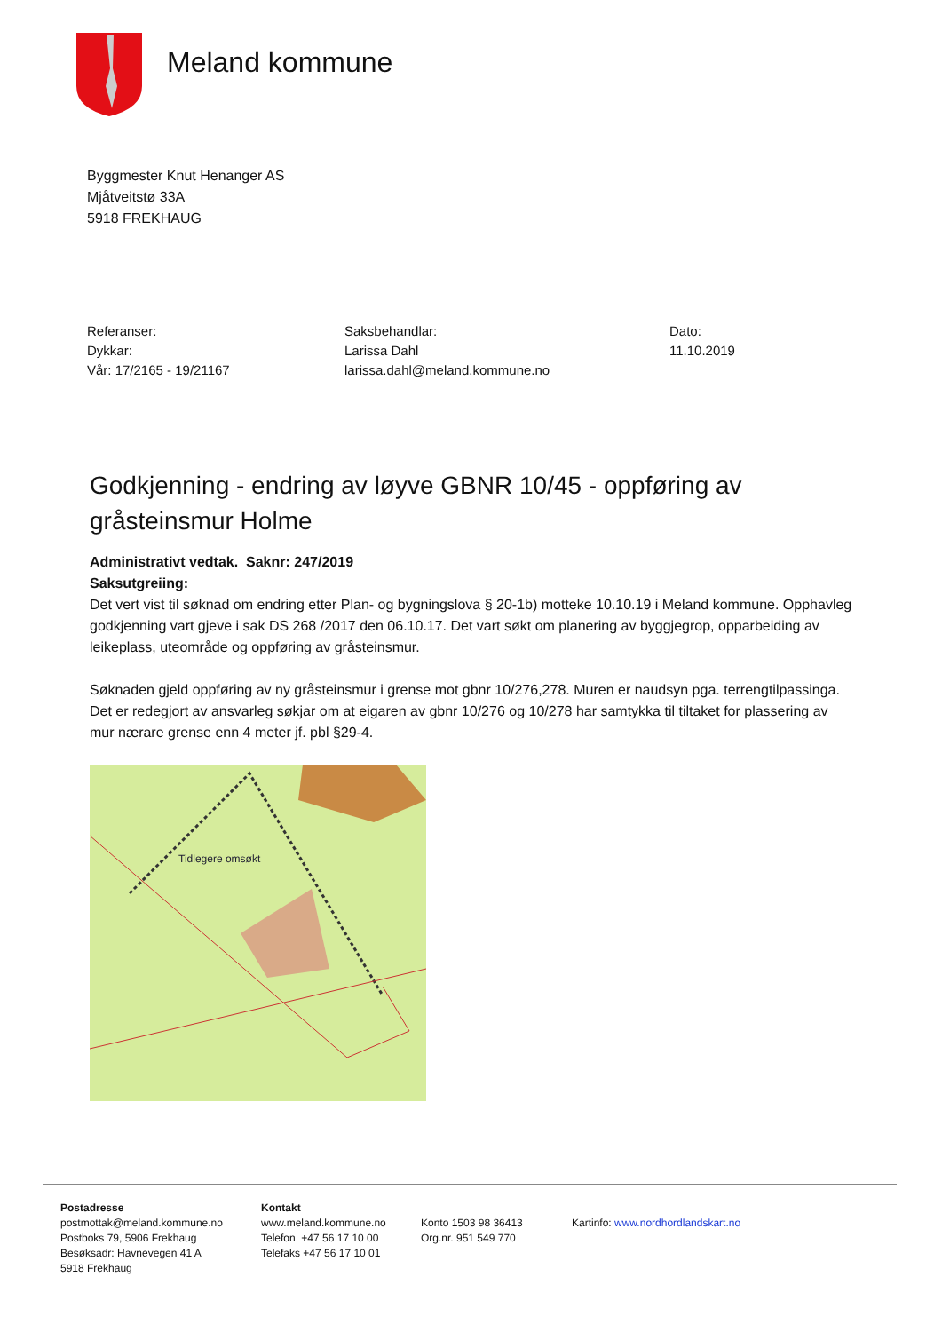Meland kommune
Byggmester Knut Henanger AS
Mjåtveitstø 33A
5918 FREKHAUG
Referanser:
Dykkar:
Vår: 17/2165 - 19/21167
Saksbehandlar:
Larissa Dahl
larissa.dahl@meland.kommune.no
Dato:
11.10.2019
Godkjenning - endring av løyve GBNR 10/45 - oppføring av gråsteinsmur Holme
Administrativt vedtak. Saknr: 247/2019
Saksutgreiing:
Det vert vist til søknad om endring etter Plan- og bygningslova § 20-1b) motteke 10.10.19 i Meland kommune. Opphavleg godkjenning vart gjeve i sak DS 268 /2017 den 06.10.17. Det vart søkt om planering av byggjegrop, opparbeiding av leikeplass, uteområde og oppføring av gråsteinsmur.
Søknaden gjeld oppføring av ny gråsteinsmur i grense mot gbnr 10/276,278. Muren er naudsyn pga. terrengtilpassinga. Det er redegjort av ansvarleg søkjar om at eigaren av gbnr 10/276 og 10/278 har samtykka til tiltaket for plassering av mur nærare grense enn 4 meter jf. pbl §29-4.
Tidlegere omsøkt
Postadresse
postmottak@meland.kommune.no
Postboks 79, 5906 Frekhaug
Besøksadr: Havnevegen 41 A
5918 Frekhaug
Kontakt
www.meland.kommune.no
Telefon +47 56 17 10 00
Telefaks +47 56 17 10 01
Konto 1503 98 36413
Org.nr. 951 549 770
Kartinfo: www.nordhordlandskart.no